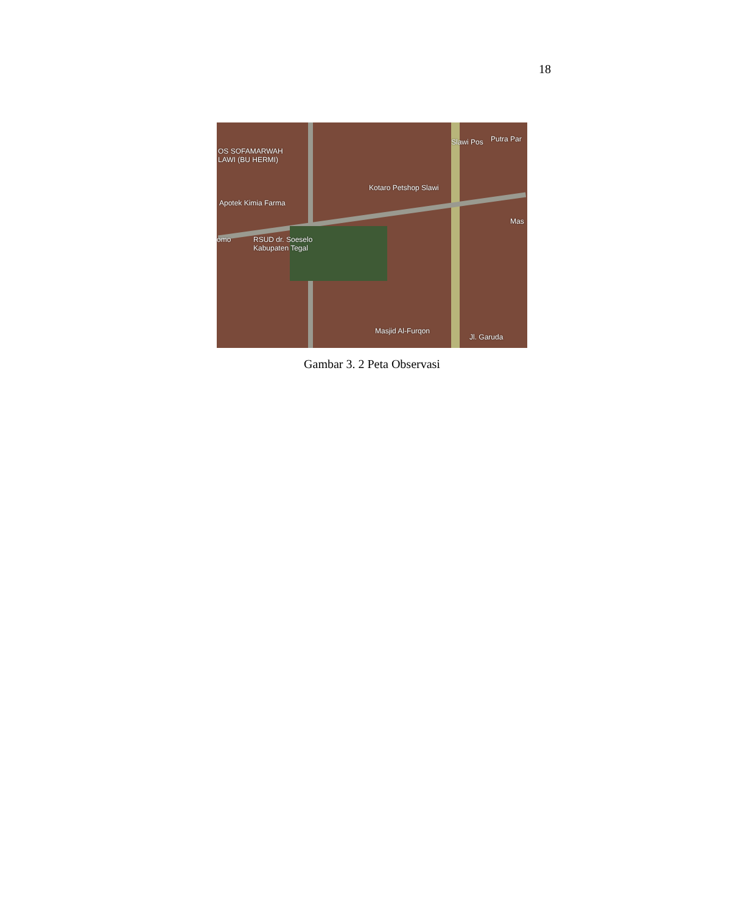18
OS SOFAMARWAH
LAWI (BU HERMI)
Slawi Pos Putra Par
Kotaro Petshop Slawi
Apotek Kimia Farma
Mas
omo
RSUD dr. Soeselo
Kabupaten Tegal
Masjid Al-Furqon
Jl. Garuda
Gambar 3. 2 Peta Observasi